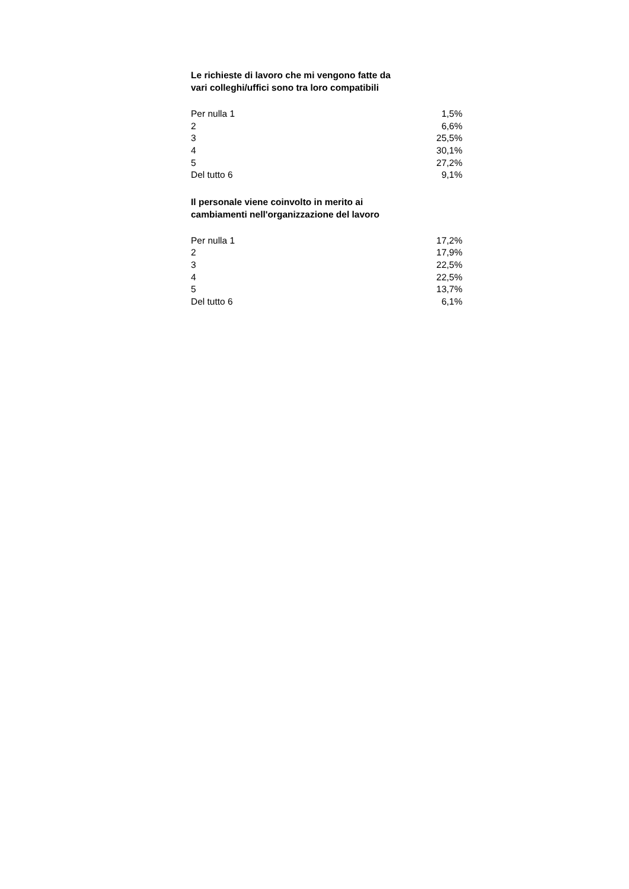Le richieste di lavoro che mi vengono fatte da
vari colleghi/uffici sono tra loro compatibili
| Per nulla 1 | 1,5% |
| 2 | 6,6% |
| 3 | 25,5% |
| 4 | 30,1% |
| 5 | 27,2% |
| Del tutto 6 | 9,1% |
Il personale viene coinvolto in merito ai
cambiamenti nell'organizzazione del lavoro
| Per nulla 1 | 17,2% |
| 2 | 17,9% |
| 3 | 22,5% |
| 4 | 22,5% |
| 5 | 13,7% |
| Del tutto 6 | 6,1% |